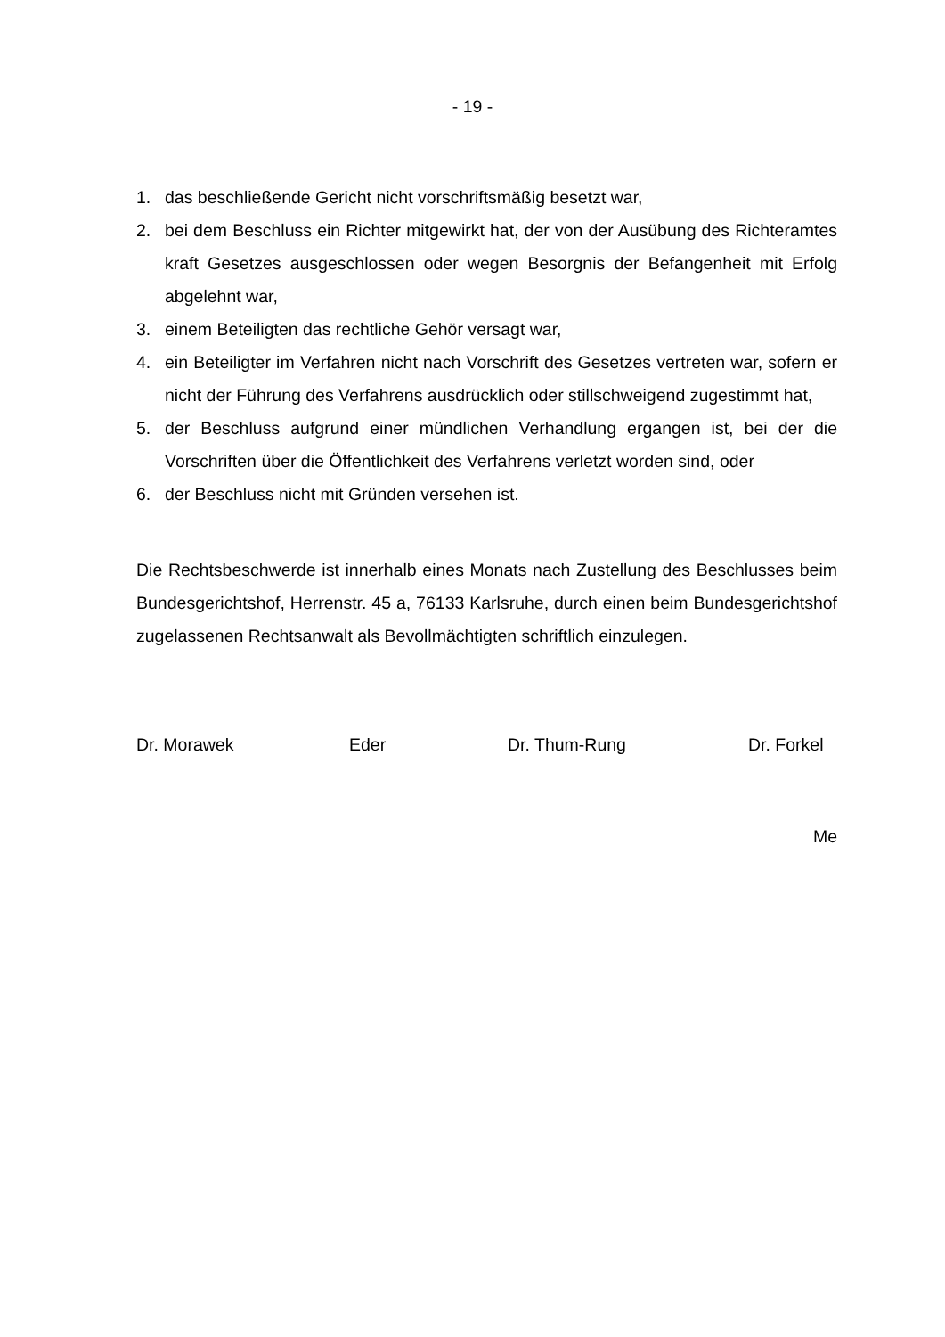- 19 -
1. das beschließende Gericht nicht vorschriftsmäßig besetzt war,
2. bei dem Beschluss ein Richter mitgewirkt hat, der von der Ausübung des Richteramtes kraft Gesetzes ausgeschlossen oder wegen Besorgnis der Befangenheit mit Erfolg abgelehnt war,
3. einem Beteiligten das rechtliche Gehör versagt war,
4. ein Beteiligter im Verfahren nicht nach Vorschrift des Gesetzes vertreten war, sofern er nicht der Führung des Verfahrens ausdrücklich oder stillschweigend zugestimmt hat,
5. der Beschluss aufgrund einer mündlichen Verhandlung ergangen ist, bei der die Vorschriften über die Öffentlichkeit des Verfahrens verletzt worden sind, oder
6. der Beschluss nicht mit Gründen versehen ist.
Die Rechtsbeschwerde ist innerhalb eines Monats nach Zustellung des Beschlusses beim Bundesgerichtshof, Herrenstr. 45 a, 76133 Karlsruhe, durch einen beim Bundesgerichtshof zugelassenen Rechtsanwalt als Bevollmächtigten schriftlich einzulegen.
Dr. Morawek Eder Dr. Thum-Rung Dr. Forkel
Me